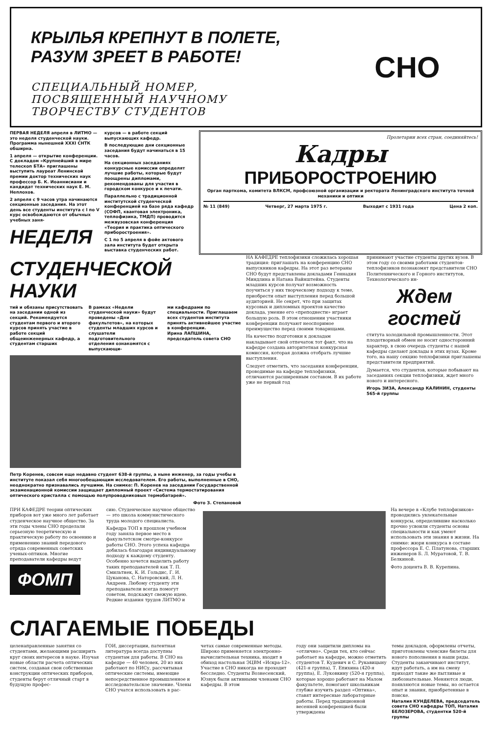КРЫЛЬЯ КРЕПНУТ В ПОЛЕТЕ, РАЗУМ ЗРЕЕТ В РАБОТЕ!
СПЕЦИАЛЬНЫЙ НОМЕР, ПОСВЯЩЕННЫЙ НАУЧНОМУ ТВОРЧЕСТВУ СТУДЕНТОВ
СНО
ПЕРВАЯ НЕДЕЛЯ апреля в ЛИТМО — это неделя студенческой науки. Программа нынешней XXXI СНТК обширна.
1 апреля — открытие конференции. С докладом «Крупнейший в мире телескоп БТА» приглашены выступить лауреат Ленинской премии доктор технических наук профессор Б. К. Иоаннисиани и кандидат технических наук Е. М. Неплохов.
2 апреля с 9 часов утра начинаются секционные заседания. На этот день все студенты института с I по V курс освобождаются от обычных учебных заня-
НЕДЕЛЯ
курсов — в работе секций выпускающих кафедр.
В последующие дни секционные заседания будут начинаться в 15 часов.
На секционных заседаниях конкурсные комиссии определят лучшие работы, которые будут поощрены дипломами, рекомендованы для участия в городском конкурсе и к печати.
Параллельно с традиционной институтской студенческой конференцией на базе ряда кафедр (СОФП, квантовая электроника, теплофизика, ТМДП) проводится межвузовская конференция «Теория и практика оптического приборостроения».
С 1 по 5 апреля в фойе актового зала института будет открыта выставка студенческих работ.
Пролетарии всех стран, соединяйтесь!
Кадры
ПРИБОРОСТРОЕНИЮ
Орган парткома, комитета ВЛКСМ, профсоюзной организации и ректората Ленинградского института точной механики и оптики
№ 11 (849) Четверг, 27 марта 1975 г. Выходит с 1931 года Цена 2 коп.
СТУДЕНЧЕСКОЙ НАУКИ
тий и обязаны присутствовать на заседании одной из секций. Рекомендуется студентам первого и второго курсов принять участие в работе секций общеинженерных кафедр, а студентам старших
В рамках «Недели студенческой науки» будут проведены «Дни факультетов», на которых студенты младших курсов и слушатели подготовительного отделения ознакомятся с выпускающи-
ми кафедрами по специальности. Приглашаем всех студентов института принять активнейшее участие в конференции.
Ирина ЛАПШИНА, председатель совета СНО
Петр Коренев, совсем еще недавно студент 638-й группы, а ныне инженер, за годы учебы в институте показал себя многообещающим исследователем. Его работы, выполненные в СНО, неоднократно признавались лучшими. На снимке: П. Коренев на заседании Государственной экзаменационной комиссии защищает дипломный проект «Система термостатирования оптического кристалла с помощью полупроводниковых термобатарей».
Фото З. Степановой
НА КАФЕДРЕ теплофизики сложилась хорошая традиция: приглашать на конференцию СНО выпускников кафедры. На этот раз ветераны СНО будут представлены докладами Геннадия Миндлина и Натана Вайнштейна. Студенты младших курсов получат возможность поучиться у них творческому подходу к теме, приобрести опыт выступления перед большой аудиторией. Не секрет, что при защитах курсовых и дипломных проектов качество доклада, умение его «преподнести» играет большую роль. В этом отношении участники конференции получают неоспоримое преимущество перед своими товарищами.
На качество подготовки к докладам накладывает свой отпечаток тот факт, что на кафедре создана авторитетная конкурсная комиссия, которая должна отобрать лучшие выступления.
Следует отметить, что заседания конференции, проводимые на кафедре теплофизики, отличаются расширенным составом. В их работе уже не первый год
принимают участие студенты других вузов. В этом году со своими работами студентов-теплофизиков познакомят представители СНО Политехнического и Горного институтов, Технологического ин-
Ждем гостей
ститута холодильной промышленности. Этот плодотворный обмен не носит односторонний характер, в свою очередь студенты с нашей кафедры сделают доклады в этих вузах. Кроме того, на нашу секцию теплофизики приглашены представители предприятий.
Думается, что студентов, которые побывают на заседаниях секции теплофизики, ждет много нового и интересного.
Игорь ЗИЗА, Александр КАЛИНИН, студенты 565-й группы
ПРИ КАФЕДРЕ теории оптических приборов вот уже много лет работает студенческое научное общество. За эти годы члены СНО проделали серьезную теоретическую и практическую работу по освоению и применению знаний передового отряда современных советских ученых-оптиков. Многие преподаватели кафедры ведут
ФОМП
сию. Студенческое научное общество — это школа коммунистического труда молодого специалиста.
Кафедра ТОП в прошлом учебном году заняла первое место в факультетском смотре-конкурсе работы СНО. Этого успеха кафедра добилась благодаря индивидуальному подходу к каждому студенту. Особенно хочется выделить работу таких преподавателей как Т. П. Смильтнек, К. И. Гольдис, Г. И. Цуканова, С. Наторовский, Л. Н. Андреев. Любому студенту эти преподаватели всегда помогут советом, подскажут свежую идею. Редкие издания трудов ЛИТМО и
На вечере в «Клубе теплофизиков» проводились увлекательные конкурсы, определившие насколько прочно усвоили студенты основы специальности и как умеют использовать эти знания в жизни. На снимке: жюри конкурса в составе профессора Е. С. Платунова, старших инженеров Б. Л. Муратовой, Т. В. Белкиной.
Фото доцента В. В. Курепина.
СЛАГАЕМЫЕ ПОБЕДЫ
целенаправленные занятия со студентами, желающими расширить круг своих интересов в науке. Изучая новые области расчета оптических систем, создавая свои собственные конструкции оптических приборов, студенты берут отличный старт в будущую профес-
ГОИ, диссертации, патентная литература всегда доступны студентам для работы. В СНО на кафедре — 40 человек, 20 из них работают по НИСу, рассчитывая оптические системы, имеющие непосредственное промышленное и исследовательское значение. Члены СНО учатся использовать в рас-
четах самые современные методы. Широко применяется электронно-вычислительная техника, входит в обиход настольная ЭЦВМ «Искра-12». Участие в СНО никогда не проходит бесследно. Студенты Вознесенский, Юзвук были активными членами СНО кафедры. В этом
году они защитили дипломы на «отлично». Среди тех, кто сейчас работает на кафедре, можно отметить студентов Т. Кудевич и С. Рукавицыну (421-я группа), Т. Епихина (420-я группа), Е. Луковкину (520-я группа), которые хорошо работают на Малом факультете, помогают школьникам глубже изучить раздел «Оптика», ставят интересные лабораторные работы. Перед традиционной весенней конференцией были утверждены
темы докладов, оформлены отчеты, приготовлены членские билеты для нового пополнения в наши ряды. Студенты заканчивают институт, идут работать, а им на смену приходят такие же пытливые и любознательные. Меняются люди, появляются новые темы, но остается опыт и знания, приобретенные в поиске.
Наталия КУНДЕЛЕВА, председатель совета СНО кафедры ТОП, Наталия БЕЛОЗЕРОВА, студентки 520-й группы